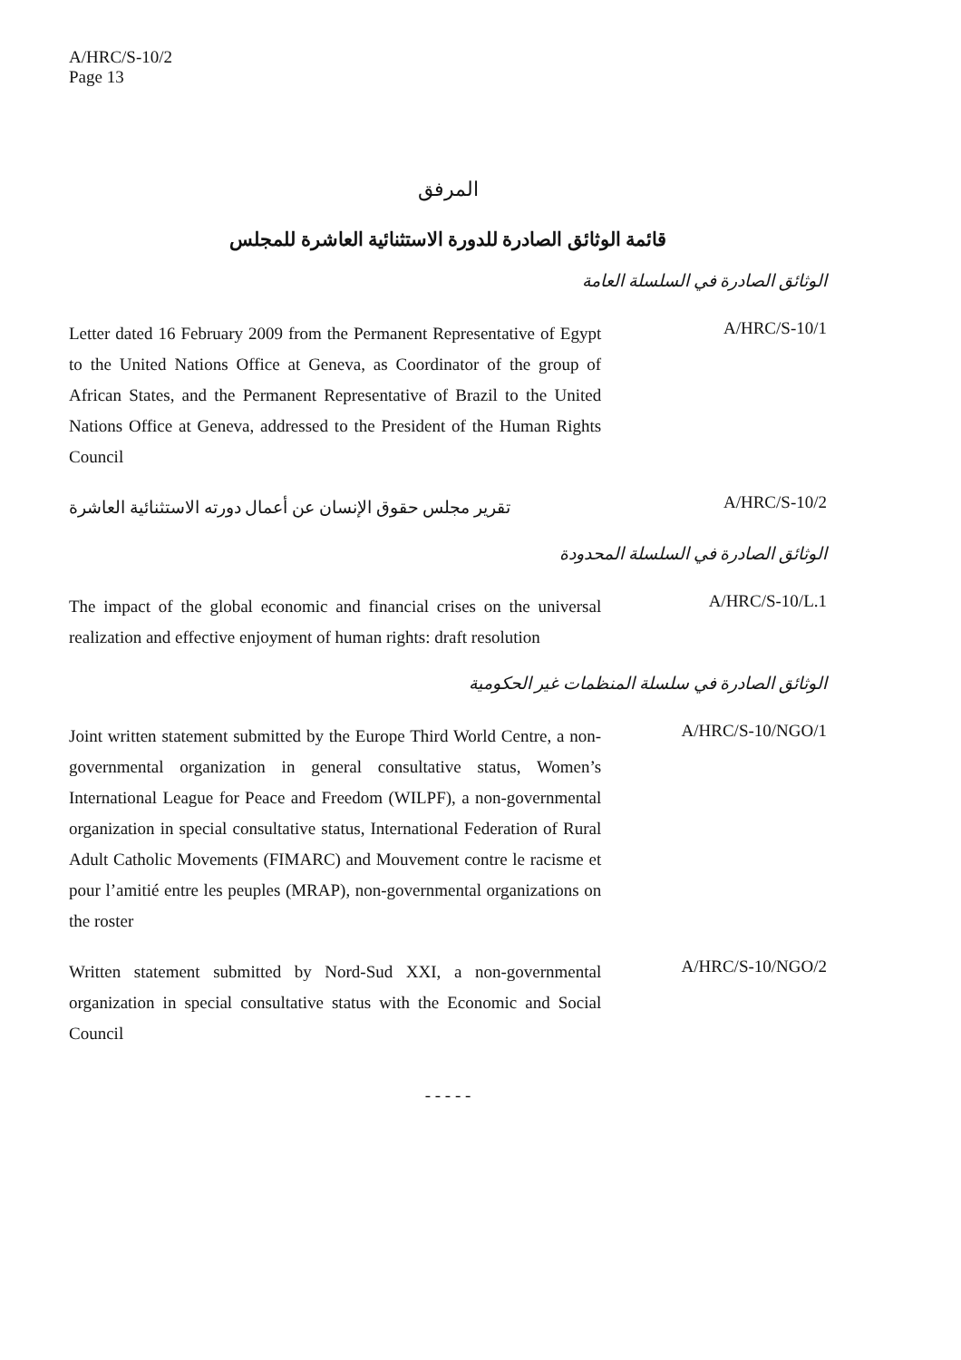A/HRC/S-10/2
Page 13
المرفق
قائمة الوثائق الصادرة للدورة الاستثنائية العاشرة للمجلس
الوثائق الصادرة في السلسلة العامة
A/HRC/S-10/1
Letter dated 16 February 2009 from the Permanent Representative of Egypt to the United Nations Office at Geneva, as Coordinator of the group of African States, and the Permanent Representative of Brazil to the United Nations Office at Geneva, addressed to the President of the Human Rights Council
A/HRC/S-10/2
تقرير مجلس حقوق الإنسان عن أعمال دورته الاستثنائية العاشرة
الوثائق الصادرة في السلسلة المحدودة
A/HRC/S-10/L.1
The impact of the global economic and financial crises on the universal realization and effective enjoyment of human rights: draft resolution
الوثائق الصادرة في سلسلة المنظمات غير الحكومية
A/HRC/S-10/NGO/1
Joint written statement submitted by the Europe Third World Centre, a non-governmental organization in general consultative status, Women’s International League for Peace and Freedom (WILPF), a non-governmental organization in special consultative status, International Federation of Rural Adult Catholic Movements (FIMARC) and Mouvement contre le racisme et pour l’amitié entre les peuples (MRAP), non-governmental organizations on the roster
A/HRC/S-10/NGO/2
Written statement submitted by Nord-Sud XXI, a non-governmental organization in special consultative status with the Economic and Social Council
- - - - -